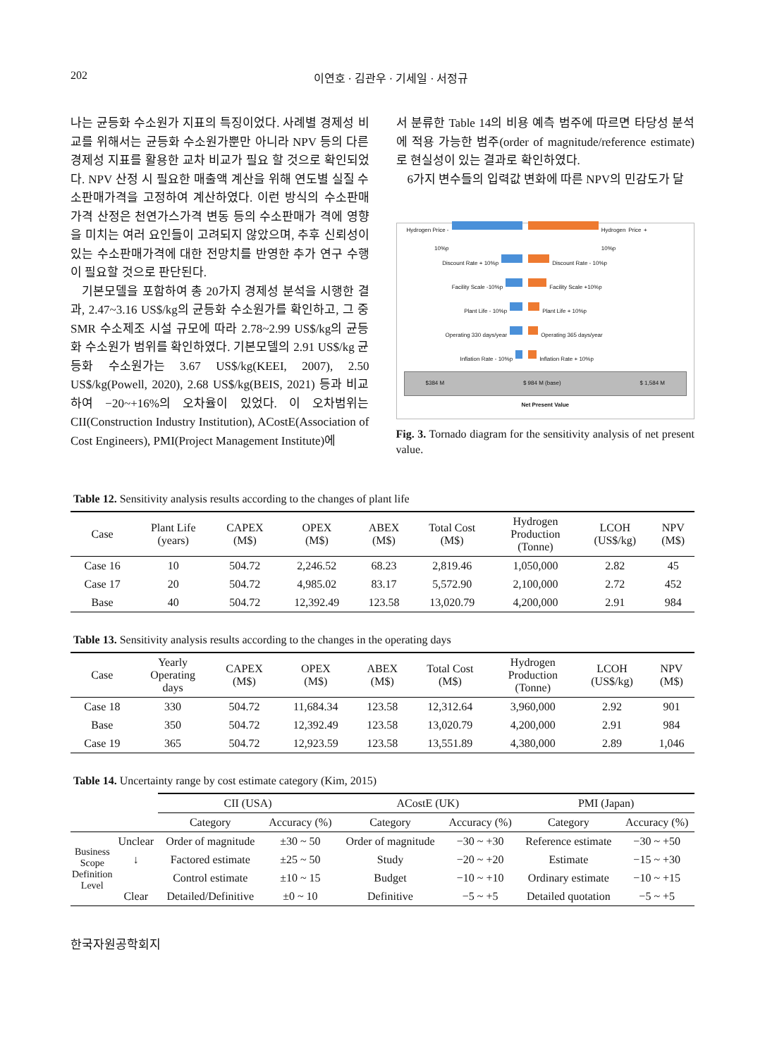202 이연호 · 김관우 · 기세일 · 서정규
나는 균등화 수소원가 지표의 특징이었다. 사례별 경제성 비교를 위해서는 균등화 수소원가뿐만 아니라 NPV 등의 다른 경제성 지표를 활용한 교차 비교가 필요 할 것으로 확인되었다. NPV 산정 시 필요한 매출액 계산을 위해 연도별 실질 수소판매가격을 고정하여 계산하였다. 이런 방식의 수소판매가격 산정은 천연가스가격 변동 등의 수소판매가 격에 영향을 미치는 여러 요인들이 고려되지 않았으며, 추후 신뢰성이 있는 수소판매가격에 대한 전망치를 반영한 추가 연구 수행이 필요할 것으로 판단된다.
기본모델을 포함하여 총 20가지 경제성 분석을 시행한 결과, 2.47~3.16 US$/kg의 균등화 수소원가를 확인하고, 그 중 SMR 수소제조 시설 규모에 따라 2.78~2.99 US$/kg의 균등화 수소원가 범위를 확인하였다. 기본모델의 2.91 US$/kg 균등화 수소원가는 3.67 US$/kg(KEEI, 2007), 2.50 US$/kg(Powell, 2020), 2.68 US$/kg(BEIS, 2021) 등과 비교하여 −20~+16%의 오차율이 있었다. 이 오차범위는 CII(Construction Industry Institution), ACostE(Association of Cost Engineers), PMI(Project Management Institute)에
서 분류한 Table 14의 비용 예측 범주에 따르면 타당성 분석에 적용 가능한 범주(order of magnitude/reference estimate)로 현실성이 있는 결과로 확인하였다.
6가지 변수들의 입력값 변화에 따른 NPV의 민감도가 달
Hydrogen Price - 10%p Hydrogen Price + 10%p
Discount Rate + 10%p Discount Rate - 10%p
Facility Scale -10%p Facility Scale +10%p
Plant Life - 10%p Plant Life + 10%p
Operating 330 days/year Operating 365 days/year
Inflation Rate - 10%p Inflation Rate + 10%p
$384 M $ 984 M (base) $ 1,584 M
Net Present Value
Fig. 3. Tornado diagram for the sensitivity analysis of net present value.
Table 12. Sensitivity analysis results according to the changes of plant life
| Case | Plant Life (years) | CAPEX (M$) | OPEX (M$) | ABEX (M$) | Total Cost (M$) | Hydrogen Production (Tonne) | LCOH (US$/kg) | NPV (M$) |
| --- | --- | --- | --- | --- | --- | --- | --- | --- |
| Case 16 | 10 | 504.72 | 2,246.52 | 68.23 | 2,819.46 | 1,050,000 | 2.82 | 45 |
| Case 17 | 20 | 504.72 | 4,985.02 | 83.17 | 5,572.90 | 2,100,000 | 2.72 | 452 |
| Base | 40 | 504.72 | 12,392.49 | 123.58 | 13,020.79 | 4,200,000 | 2.91 | 984 |
Table 13. Sensitivity analysis results according to the changes in the operating days
| Case | Yearly Operating days | CAPEX (M$) | OPEX (M$) | ABEX (M$) | Total Cost (M$) | Hydrogen Production (Tonne) | LCOH (US$/kg) | NPV (M$) |
| --- | --- | --- | --- | --- | --- | --- | --- | --- |
| Case 18 | 330 | 504.72 | 11,684.34 | 123.58 | 12,312.64 | 3,960,000 | 2.92 | 901 |
| Base | 350 | 504.72 | 12,392.49 | 123.58 | 13,020.79 | 4,200,000 | 2.91 | 984 |
| Case 19 | 365 | 504.72 | 12,923.59 | 123.58 | 13,551.89 | 4,380,000 | 2.89 | 1,046 |
Table 14. Uncertainty range by cost estimate category (Kim, 2015)
| | | CII (USA) | | ACostE (UK) | | PMI (Japan) | |
| --- | --- | --- | --- | --- | --- | --- | --- |
| | | Category | Accuracy (%) | Category | Accuracy (%) | Category | Accuracy (%) |
| Business Scope Definition Level | Unclear | Order of magnitude | ±30 ~ 50 | Order of magnitude | −30 ~ +30 | Reference estimate | −30 ~ +50 |
| | ↓ | Factored estimate | ±25 ~ 50 | Study | −20 ~ +20 | Estimate | −15 ~ +30 |
| | | Control estimate | ±10 ~ 15 | Budget | −10 ~ +10 | Ordinary estimate | −10 ~ +15 |
| | Clear | Detailed/Definitive | ±0 ~ 10 | Definitive | −5 ~ +5 | Detailed quotation | −5 ~ +5 |
한국자원공학회지